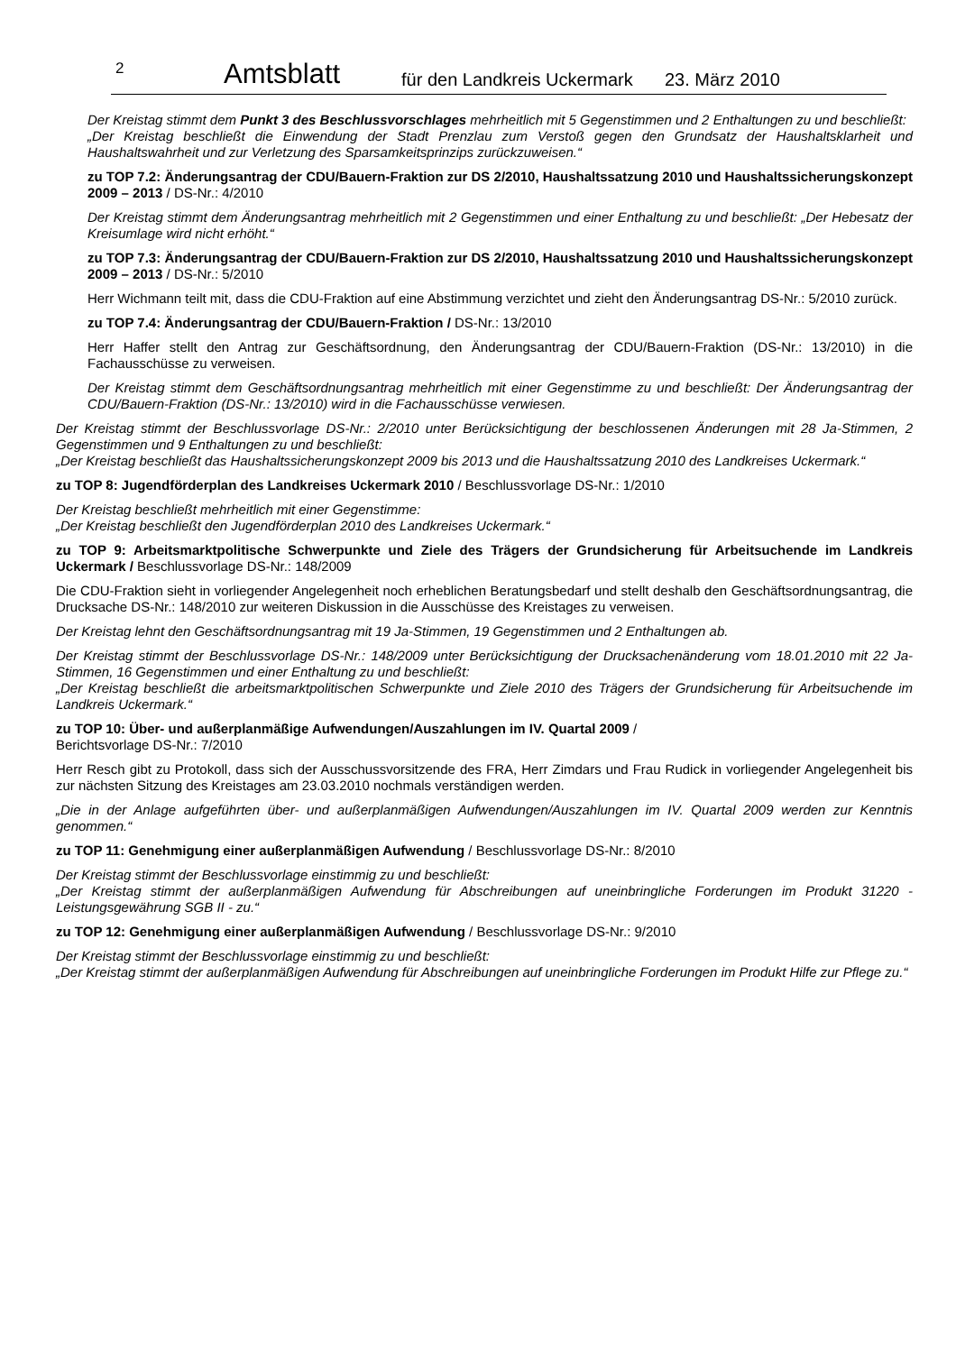2 Amtsblatt für den Landkreis Uckermark 23. März 2010
Der Kreistag stimmt dem Punkt 3 des Beschlussvorschlages mehrheitlich mit 5 Gegenstimmen und 2 Enthaltungen zu und beschließt:
„Der Kreistag beschließt die Einwendung der Stadt Prenzlau zum Verstoß gegen den Grundsatz der Haushaltsklarheit und Haushaltswahrheit und zur Verletzung des Sparsamkeitsprinzips zurückzuweisen.“
zu TOP 7.2: Änderungsantrag der CDU/Bauern-Fraktion zur DS 2/2010, Haushaltssatzung 2010 und Haushaltssicherungskonzept 2009 – 2013 / DS-Nr.: 4/2010
Der Kreistag stimmt dem Änderungsantrag mehrheitlich mit 2 Gegenstimmen und einer Enthaltung zu und beschließt: „Der Hebesatz der Kreisumlage wird nicht erhöht.“
zu TOP 7.3: Änderungsantrag der CDU/Bauern-Fraktion zur DS 2/2010, Haushaltssatzung 2010 und Haushaltssicherungskonzept 2009 – 2013 / DS-Nr.: 5/2010
Herr Wichmann teilt mit, dass die CDU-Fraktion auf eine Abstimmung verzichtet und zieht den Änderungsantrag DS-Nr.: 5/2010 zurück.
zu TOP 7.4: Änderungsantrag der CDU/Bauern-Fraktion / DS-Nr.: 13/2010
Herr Haffer stellt den Antrag zur Geschäftsordnung, den Änderungsantrag der CDU/Bauern-Fraktion (DS-Nr.: 13/2010) in die Fachausschüsse zu verweisen.
Der Kreistag stimmt dem Geschäftsordnungsantrag mehrheitlich mit einer Gegenstimme zu und beschließt: Der Änderungsantrag der CDU/Bauern-Fraktion (DS-Nr.: 13/2010) wird in die Fachausschüsse verwiesen.
Der Kreistag stimmt der Beschlussvorlage DS-Nr.: 2/2010 unter Berücksichtigung der beschlossenen Änderungen mit 28 Ja-Stimmen, 2 Gegenstimmen und 9 Enthaltungen zu und beschließt:
„Der Kreistag beschließt das Haushaltssicherungskonzept 2009 bis 2013 und die Haushaltssatzung 2010 des Landkreises Uckermark.“
zu TOP 8: Jugendförderplan des Landkreises Uckermark 2010 / Beschlussvorlage DS-Nr.: 1/2010
Der Kreistag beschließt mehrheitlich mit einer Gegenstimme:
„Der Kreistag beschließt den Jugendförderplan 2010 des Landkreises Uckermark.“
zu TOP 9: Arbeitsmarktpolitische Schwerpunkte und Ziele des Trägers der Grundsicherung für Arbeitsuchende im Landkreis Uckermark / Beschlussvorlage DS-Nr.: 148/2009
Die CDU-Fraktion sieht in vorliegender Angelegenheit noch erheblichen Beratungsbedarf und stellt deshalb den Geschäftsordnungsantrag, die Drucksache DS-Nr.: 148/2010 zur weiteren Diskussion in die Ausschüsse des Kreistages zu verweisen.
Der Kreistag lehnt den Geschäftsordnungsantrag mit 19 Ja-Stimmen, 19 Gegenstimmen und 2 Enthaltungen ab.
Der Kreistag stimmt der Beschlussvorlage DS-Nr.: 148/2009 unter Berücksichtigung der Drucksachenänderung vom 18.01.2010 mit 22 Ja-Stimmen, 16 Gegenstimmen und einer Enthaltung zu und beschließt:
„Der Kreistag beschließt die arbeitsmarktpolitischen Schwerpunkte und Ziele 2010 des Trägers der Grundsicherung für Arbeitsuchende im Landkreis Uckermark.“
zu TOP 10: Über- und außerplanmäßige Aufwendungen/Auszahlungen im IV. Quartal 2009 /
Berichtsvorlage DS-Nr.: 7/2010
Herr Resch gibt zu Protokoll, dass sich der Ausschussvorsitzende des FRA, Herr Zimdars und Frau Rudick in vorliegender Angelegenheit bis zur nächsten Sitzung des Kreistages am 23.03.2010 nochmals verständigen werden.
„Die in der Anlage aufgeführten über- und außerplanmäßigen Aufwendungen/Auszahlungen im IV. Quartal 2009 werden zur Kenntnis genommen.“
zu TOP 11: Genehmigung einer außerplanmäßigen Aufwendung / Beschlussvorlage DS-Nr.: 8/2010
Der Kreistag stimmt der Beschlussvorlage einstimmig zu und beschließt:
„Der Kreistag stimmt der außerplanmäßigen Aufwendung für Abschreibungen auf uneinbringliche Forderungen im Produkt 31220 - Leistungsgewährung SGB II - zu.“
zu TOP 12: Genehmigung einer außerplanmäßigen Aufwendung / Beschlussvorlage DS-Nr.: 9/2010
Der Kreistag stimmt der Beschlussvorlage einstimmig zu und beschließt:
„Der Kreistag stimmt der außerplanmäßigen Aufwendung für Abschreibungen auf uneinbringliche Forderungen im Produkt Hilfe zur Pflege zu.“